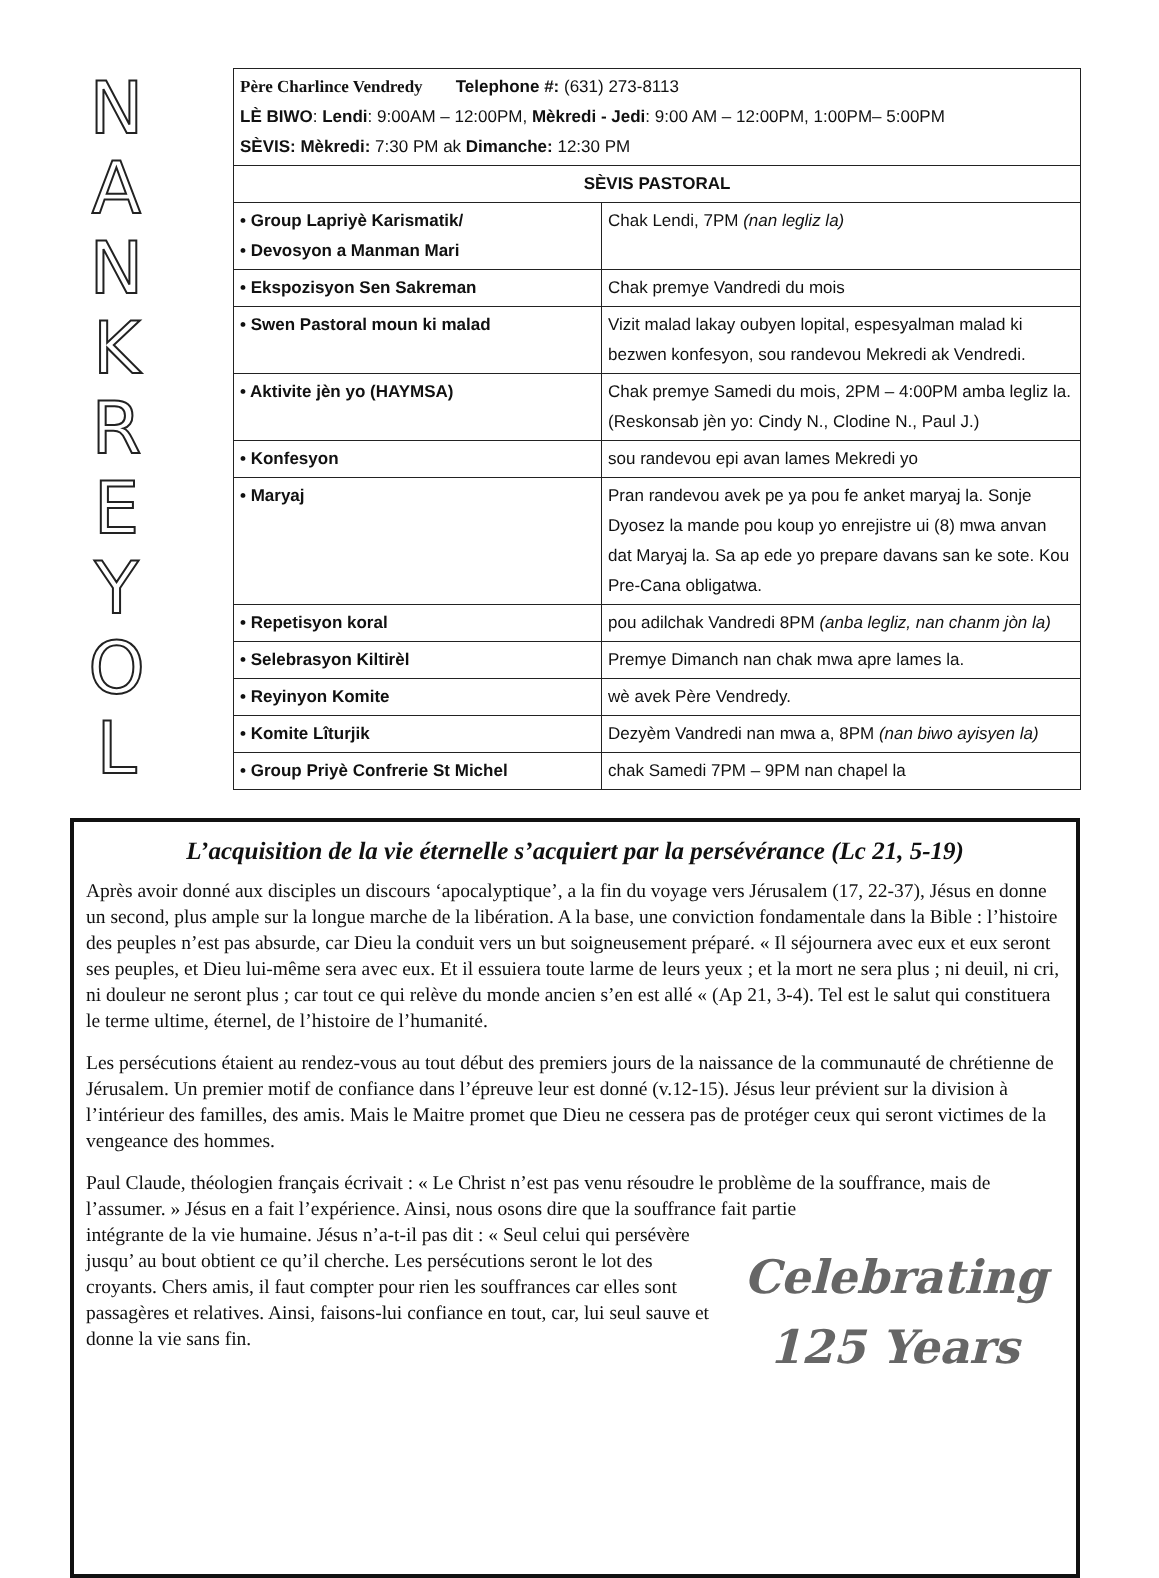NAN
KREYOL
| Père Charlince Vendredy Telephone #: (631) 273-8113 LÈ BIWO : Lendi : 9:00AM – 12:00PM, Mèkredi - Jedi : 9:00 AM – 12:00PM, 1:00PM– 5:00PM SÈVIS: Mèkredi: 7:30 PM ak Dimanche: 12:30 PM | |
| SÈVIS PASTORAL | |
| • Group Lapriyè Karismatik/ • Devosyon a Manman Mari | Chak Lendi, 7PM (nan legliz la) |
| • Ekspozisyon Sen Sakreman | Chak premye Vandredi du mois |
| • Swen Pastoral moun ki malad | Vizit malad lakay oubyen lopital, espesyalman malad ki bezwen konfesyon, sou randevou Mekredi ak Vendredi. |
| • Aktivite jèn yo (HAYMSA) | Chak premye Samedi du mois, 2PM – 4:00PM amba legliz la. (Reskonsab jèn yo: Cindy N., Clodine N., Paul J.) |
| • Konfesyon | sou randevou epi avan lames Mekredi yo |
| • Maryaj | Pran randevou avek pe ya pou fe anket maryaj la. Sonje Dyosez la mande pou koup yo enrejistre ui (8) mwa anvan dat Maryaj la. Sa ap ede yo prepare davans san ke sote. Kou Pre-Cana obligatwa. |
| • Repetisyon koral | pou adilchak Vandredi 8PM (anba legliz, nan chanm jòn la) |
| • Selebrasyon Kiltirèl | Premye Dimanch nan chak mwa apre lames la. |
| • Reyinyon Komite | wè avek Père Vendredy. |
| • Komite Lîturjik | Dezyèm Vandredi nan mwa a, 8PM (nan biwo ayisyen la) |
| • Group Priyè Confrerie St Michel | chak Samedi 7PM – 9PM nan chapel la |
L’acquisition de la vie éternelle s’acquiert par la persévérance (Lc 21, 5-19)
Après avoir donné aux disciples un discours ‘apocalyptique’, a la fin du voyage vers Jérusalem (17, 22-37), Jésus en donne un second, plus ample sur la longue marche de la libération. A la base, une conviction fondamentale dans la Bible : l’histoire des peuples n’est pas absurde, car Dieu la conduit vers un but soigneusement préparé. « Il séjournera avec eux et eux seront ses peuples, et Dieu lui-même sera avec eux. Et il essuiera toute larme de leurs yeux ; et la mort ne sera plus ; ni deuil, ni cri, ni douleur ne seront plus ; car tout ce qui relève du monde ancien s’en est allé « (Ap 21, 3-4). Tel est le salut qui constituera le terme ultime, éternel, de l’histoire de l’humanité.
Les persécutions étaient au rendez-vous au tout début des premiers jours de la naissance de la communauté de chrétienne de Jérusalem. Un premier motif de confiance dans l’épreuve leur est donné (v.12-15). Jésus leur prévient sur la division à l’intérieur des familles, des amis. Mais le Maitre promet que Dieu ne cessera pas de protéger ceux qui seront victimes de la vengeance des hommes.
Paul Claude, théologien français écrivait : « Le Christ n’est pas venu résoudre le problème de la souffrance, mais de l’assumer. » Jésus en a fait l’expérience. Ainsi, nous osons dire que la souffrance fait partie
Celebrating
125 Years intégrante de la vie humaine. Jésus n’a-t-il pas dit : « Seul celui qui persévère jusqu’ au bout obtient ce qu’il cherche. Les persécutions seront le lot des croyants. Chers amis, il faut compter pour rien les souffrances car elles sont passagères et relatives. Ainsi, faisons-lui confiance en tout, car, lui seul sauve et donne la vie sans fin.